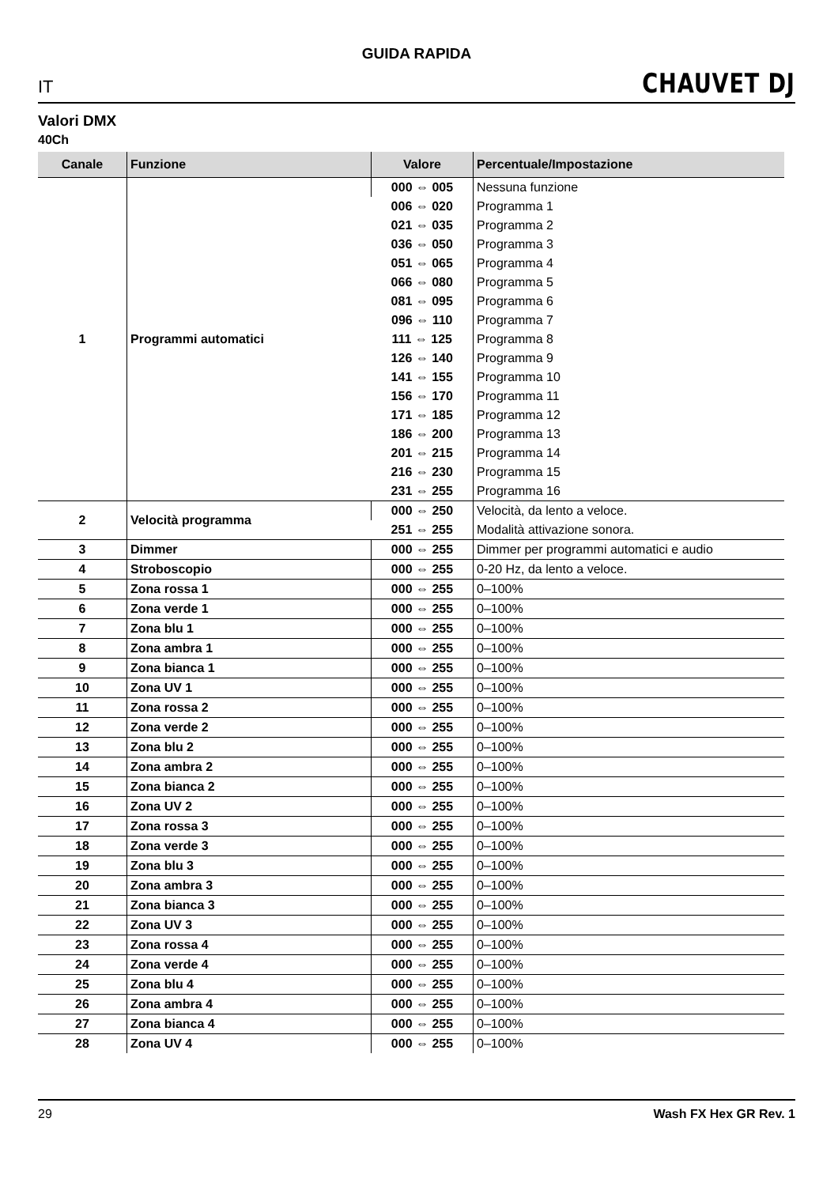GUIDA RAPIDA
IT CHAUVET DJ
Valori DMX
40Ch
| Canale | Funzione | Valore | Percentuale/Impostazione |
| --- | --- | --- | --- |
| 1 | Programmi automatici | 000 ⇔ 005 | Nessuna funzione |
| | | 006 ⇔ 020 | Programma 1 |
| | | 021 ⇔ 035 | Programma 2 |
| | | 036 ⇔ 050 | Programma 3 |
| | | 051 ⇔ 065 | Programma 4 |
| | | 066 ⇔ 080 | Programma 5 |
| | | 081 ⇔ 095 | Programma 6 |
| | | 096 ⇔ 110 | Programma 7 |
| | | 111 ⇔ 125 | Programma 8 |
| | | 126 ⇔ 140 | Programma 9 |
| | | 141 ⇔ 155 | Programma 10 |
| | | 156 ⇔ 170 | Programma 11 |
| | | 171 ⇔ 185 | Programma 12 |
| | | 186 ⇔ 200 | Programma 13 |
| | | 201 ⇔ 215 | Programma 14 |
| | | 216 ⇔ 230 | Programma 15 |
| | | 231 ⇔ 255 | Programma 16 |
| 2 | Velocità programma | 000 ⇔ 250 | Velocità, da lento a veloce. |
| | | 251 ⇔ 255 | Modalità attivazione sonora. |
| 3 | Dimmer | 000 ⇔ 255 | Dimmer per programmi automatici e audio |
| 4 | Stroboscopio | 000 ⇔ 255 | 0-20 Hz, da lento a veloce. |
| 5 | Zona rossa 1 | 000 ⇔ 255 | 0–100% |
| 6 | Zona verde 1 | 000 ⇔ 255 | 0–100% |
| 7 | Zona blu 1 | 000 ⇔ 255 | 0–100% |
| 8 | Zona ambra 1 | 000 ⇔ 255 | 0–100% |
| 9 | Zona bianca 1 | 000 ⇔ 255 | 0–100% |
| 10 | Zona UV 1 | 000 ⇔ 255 | 0–100% |
| 11 | Zona rossa 2 | 000 ⇔ 255 | 0–100% |
| 12 | Zona verde 2 | 000 ⇔ 255 | 0–100% |
| 13 | Zona blu 2 | 000 ⇔ 255 | 0–100% |
| 14 | Zona ambra 2 | 000 ⇔ 255 | 0–100% |
| 15 | Zona bianca 2 | 000 ⇔ 255 | 0–100% |
| 16 | Zona UV 2 | 000 ⇔ 255 | 0–100% |
| 17 | Zona rossa 3 | 000 ⇔ 255 | 0–100% |
| 18 | Zona verde 3 | 000 ⇔ 255 | 0–100% |
| 19 | Zona blu 3 | 000 ⇔ 255 | 0–100% |
| 20 | Zona ambra 3 | 000 ⇔ 255 | 0–100% |
| 21 | Zona bianca 3 | 000 ⇔ 255 | 0–100% |
| 22 | Zona UV 3 | 000 ⇔ 255 | 0–100% |
| 23 | Zona rossa 4 | 000 ⇔ 255 | 0–100% |
| 24 | Zona verde 4 | 000 ⇔ 255 | 0–100% |
| 25 | Zona blu 4 | 000 ⇔ 255 | 0–100% |
| 26 | Zona ambra 4 | 000 ⇔ 255 | 0–100% |
| 27 | Zona bianca 4 | 000 ⇔ 255 | 0–100% |
| 28 | Zona UV 4 | 000 ⇔ 255 | 0–100% |
29 Wash FX Hex GR Rev. 1